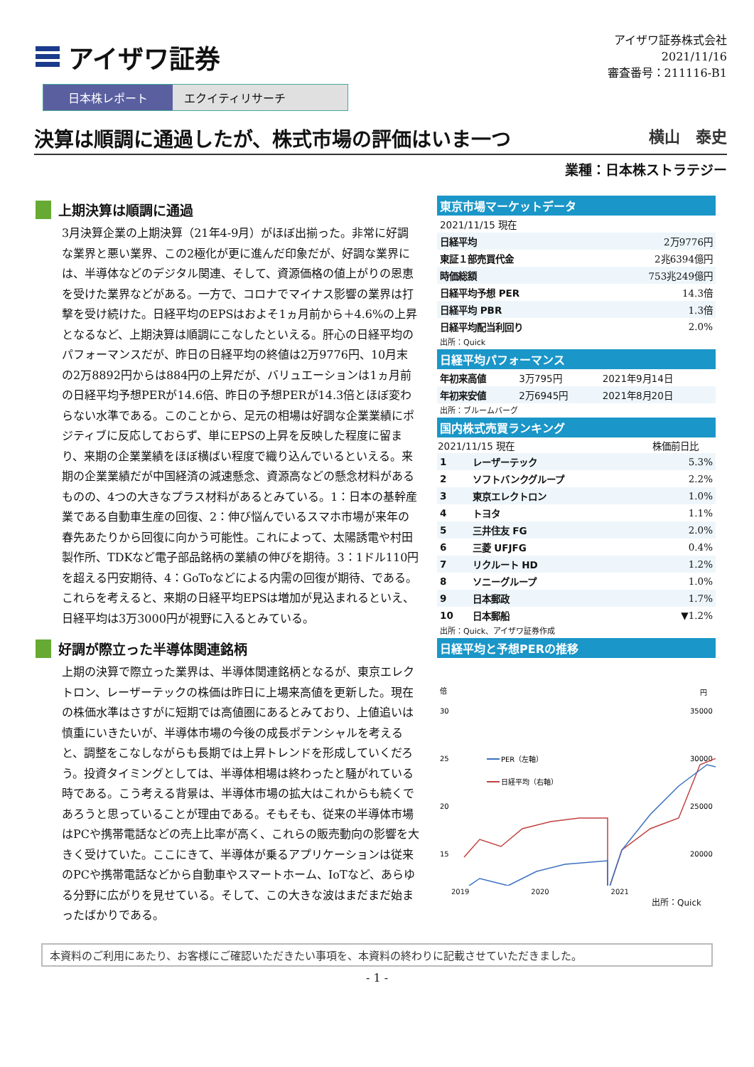アイザワ証券
アイザワ証券株式会社
2021/11/16
審査番号：211116-B1
日本株レポート エクイティリサーチ
決算は順調に通過したが、株式市場の評価はいま一つ 横山　泰史
業種：日本株ストラテジー
上期決算は順調に通過
3月決算企業の上期決算（21年4-9月）がほぼ出揃った。非常に好調な業界と悪い業界、この2極化が更に進んだ印象だが、好調な業界には、半導体などのデジタル関連、そして、資源価格の値上がりの恩恵を受けた業界などがある。一方で、コロナでマイナス影響の業界は打撃を受け続けた。日経平均のEPSはおよそ1ヵ月前から＋4.6%の上昇となるなど、上期決算は順調にこなしたといえる。肝心の日経平均のパフォーマンスだが、昨日の日経平均の終値は2万9776円、10月末の2万8892円からは884円の上昇だが、バリュエーションは1ヵ月前の日経平均予想PERが14.6倍、昨日の予想PERが14.3倍とほぼ変わらない水準である。このことから、足元の相場は好調な企業業績にポジティブに反応しておらず、単にEPSの上昇を反映した程度に留まり、来期の企業業績をほぼ横ばい程度で織り込んでいるといえる。来期の企業業績だが中国経済の減速懸念、資源高などの懸念材料があるものの、4つの大きなプラス材料があるとみている。1：日本の基幹産業である自動車生産の回復、2：伸び悩んでいるスマホ市場が来年の春先あたりから回復に向かう可能性。これによって、太陽誘電や村田製作所、TDKなど電子部品銘柄の業績の伸びを期待。3：1ドル110円を超える円安期待、4：GoToなどによる内需の回復が期待、である。これらを考えると、来期の日経平均EPSは増加が見込まれるといえ、日経平均は3万3000円が視野に入るとみている。
好調が際立った半導体関連銘柄
上期の決算で際立った業界は、半導体関連銘柄となるが、東京エレクトロン、レーザーテックの株価は昨日に上場来高値を更新した。現在の株価水準はさすがに短期では高値圏にあるとみており、上値追いは慎重にいきたいが、半導体市場の今後の成長ポテンシャルを考えると、調整をこなしながらも長期では上昇トレンドを形成していくだろう。投資タイミングとしては、半導体相場は終わったと騒がれている時である。こう考える背景は、半導体市場の拡大はこれからも続くであろうと思っていることが理由である。そもそも、従来の半導体市場はPCや携帯電話などの売上比率が高く、これらの販売動向の影響を大きく受けていた。ここにきて、半導体が乗るアプリケーションは従来のPCや携帯電話などから自動車やスマートホーム、IoTなど、あらゆる分野に広がりを見せている。そして、この大きな波はまだまだ始まったばかりである。
東京市場マーケットデータ
| 2021/11/15 現在 | |
| 日経平均 | 2万9776円 |
| 東証１部売買代金 | 2兆6394億円 |
| 時価総額 | 753兆249億円 |
| 日経平均予想 PER | 14.3倍 |
| 日経平均 PBR | 1.3倍 |
| 日経平均配当利回り | 2.0% |
出所：Quick
日経平均パフォーマンス
| 年初来高値 | 3万795円 | 2021年9月14日 |
| 年初来安値 | 2万6945円 | 2021年8月20日 |
出所：ブルームバーグ
国内株式売買ランキング
| 2021/11/15 現在 | | 株価前日比 |
| --- | --- | --- |
| 1 | レーザーテック | 5.3% |
| 2 | ソフトバンクグループ | 2.2% |
| 3 | 東京エレクトロン | 1.0% |
| 4 | トヨタ | 1.1% |
| 5 | 三井住友 FG | 2.0% |
| 6 | 三菱 UFJFG | 0.4% |
| 7 | リクルート HD | 1.2% |
| 8 | ソニーグループ | 1.0% |
| 9 | 日本郵政 | 1.7% |
| 10 | 日本郵船 | ▼1.2% |
出所：Quick、アイザワ証券作成
日経平均と予想PERの推移
倍
円
30
25
20
15
35000
30000
25000
20000
PER（左軸）
日経平均（右軸）
2019 2020 2021
出所：Quick
本資料のご利用にあたり、お客様にご確認いただきたい事項を、本資料の終わりに記載させていただきました。
- 1 -